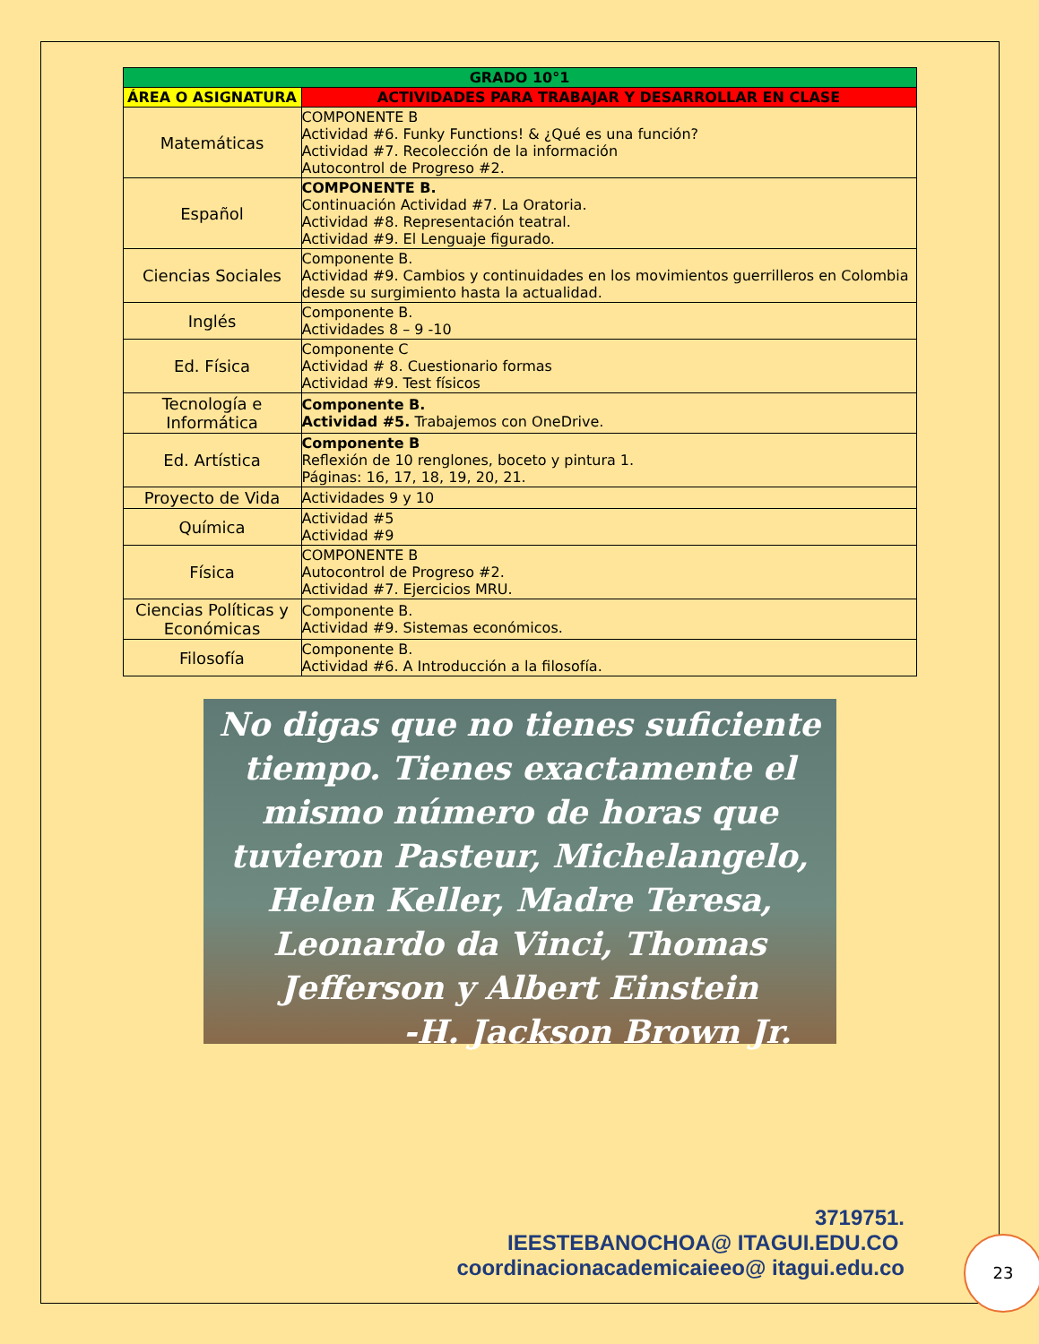| GRADO 10°1 | |
| --- | --- |
| ÁREA O ASIGNATURA | ACTIVIDADES PARA TRABAJAR Y DESARROLLAR EN CLASE |
| Matemáticas | COMPONENTE B Actividad #6. Funky Functions! & ¿Qué es una función? Actividad #7. Recolección de la información Autocontrol de Progreso #2. |
| Español | COMPONENTE B. Continuación Actividad #7. La Oratoria. Actividad #8. Representación teatral. Actividad #9. El Lenguaje figurado. |
| Ciencias Sociales | Componente B. Actividad #9. Cambios y continuidades en los movimientos guerrilleros en Colombia desde su surgimiento hasta la actualidad. |
| Inglés | Componente B. Actividades 8 – 9 -10 |
| Ed. Física | Componente C Actividad # 8. Cuestionario formas Actividad #9. Test físicos |
| Tecnología e Informática | Componente B. Actividad #5. Trabajemos con OneDrive. |
| Ed. Artística | Componente B Reflexión de 10 renglones, boceto y pintura 1. Páginas: 16, 17, 18, 19, 20, 21. |
| Proyecto de Vida | Actividades 9 y 10 |
| Química | Actividad #5 Actividad #9 |
| Física | COMPONENTE B Autocontrol de Progreso #2. Actividad #7. Ejercicios MRU. |
| Ciencias Políticas y Económicas | Componente B. Actividad #9. Sistemas económicos. |
| Filosofía | Componente B. Actividad #6. A Introducción a la filosofía. |
No digas que no tienes suficiente tiempo. Tienes exactamente el mismo número de horas que tuvieron Pasteur, Michelangelo, Helen Keller, Madre Teresa, Leonardo da Vinci, Thomas Jefferson y Albert Einstein
-H. Jackson Brown Jr.
3719751.
IEESTEBANOCHOA@ ITAGUI.EDU.CO
coordinacionacademicaieeo@ itagui.edu.co
23